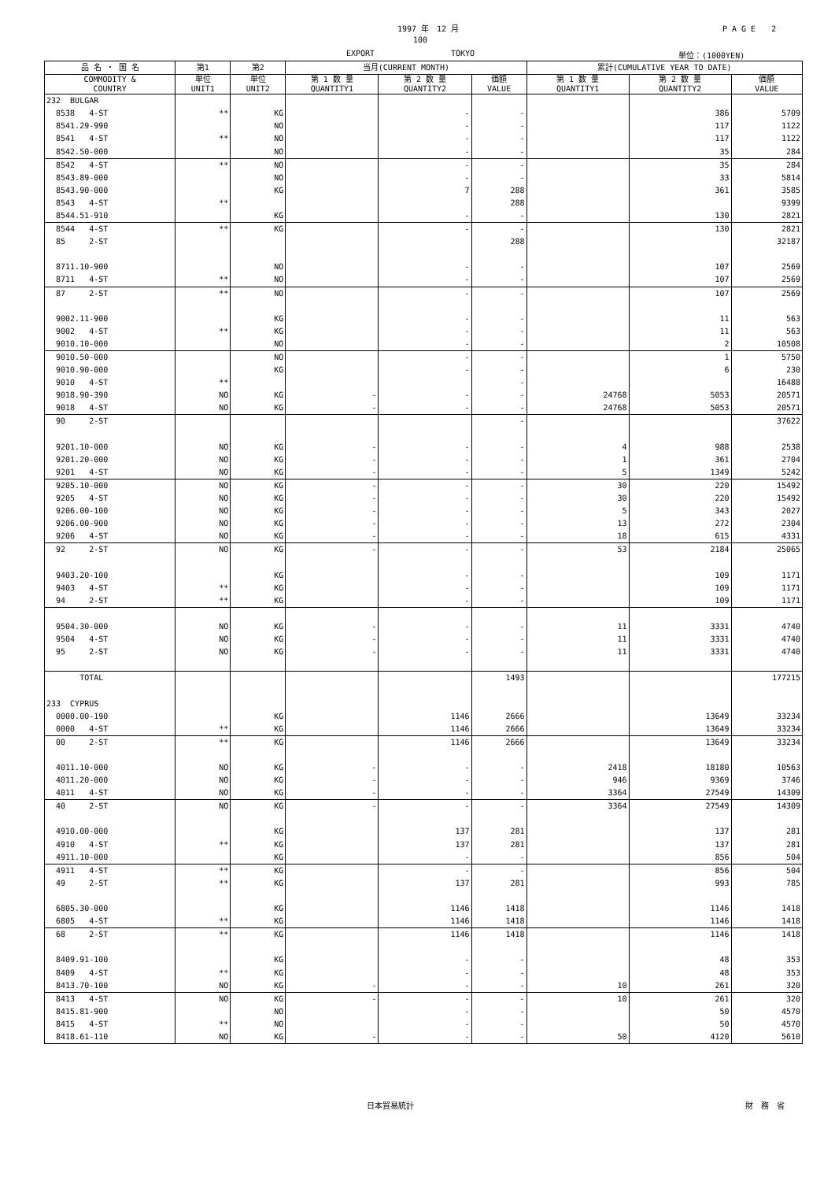1997 年　12 月 P A G E　　2
100
EXPORT TOKYO 単位：(1000YEN)
| 品 名 ・ 国 名 | 第1 | 第2 | 当月(CURRENT MONTH) | | | 累計(CUMULATIVE YEAR TO DATE) | | |
| --- | --- | --- | --- | --- | --- | --- | --- | --- |
| COMMODITY & COUNTRY | 単位 UNIT1 | 単位 UNIT2 | 第 1 数 量 QUANTITY1 | 第 2 数 量 QUANTITY2 | 価額 VALUE | 第 1 数 量 QUANTITY1 | 第 2 数 量 QUANTITY2 | 価額 VALUE |
| 232 BULGAR | | | | | | | | |
| 8538 4-ST | ** | KG | | - | - | | 386 | 5709 |
| 8541.29-990 | | NO | | - | - | | 117 | 1122 |
| 8541 4-ST | ** | NO | | - | - | | 117 | 1122 |
| 8542.50-000 | | NO | | - | - | | 35 | 284 |
| 8542 4-ST | ** | NO | | - | - | | 35 | 284 |
| 8543.89-000 | | NO | | - | - | | 33 | 5814 |
| 8543.90-000 | | KG | | 7 | 288 | | 361 | 3585 |
| 8543 4-ST | ** | | | | 288 | | | 9399 |
| 8544.51-910 | | KG | | - | - | | 130 | 2821 |
| 8544 4-ST | ** | KG | | - | - | | 130 | 2821 |
| 85 2-ST | | | | | 288 | | | 32187 |
| 8711.10-900 | | NO | | - | - | | 107 | 2569 |
| 8711 4-ST | ** | NO | | - | - | | 107 | 2569 |
| 87 2-ST | ** | NO | | - | - | | 107 | 2569 |
| 9002.11-900 | | KG | | - | - | | 11 | 563 |
| 9002 4-ST | ** | KG | | - | - | | 11 | 563 |
| 9010.10-000 | | NO | | - | - | | 2 | 10508 |
| 9010.50-000 | | NO | | - | - | | 1 | 5750 |
| 9010.90-000 | | KG | | - | - | | 6 | 230 |
| 9010 4-ST | ** | | | | - | | | 16488 |
| 9018.90-390 | NO | KG | - | - | - | 24768 | 5053 | 20571 |
| 9018 4-ST | NO | KG | - | - | - | 24768 | 5053 | 20571 |
| 90 2-ST | | | | | - | | | 37622 |
| 9201.10-000 | NO | KG | - | - | - | 4 | 988 | 2538 |
| 9201.20-000 | NO | KG | - | - | - | 1 | 361 | 2704 |
| 9201 4-ST | NO | KG | - | - | - | 5 | 1349 | 5242 |
| 9205.10-000 | NO | KG | - | - | - | 30 | 220 | 15492 |
| 9205 4-ST | NO | KG | - | - | - | 30 | 220 | 15492 |
| 9206.00-100 | NO | KG | - | - | - | 5 | 343 | 2027 |
| 9206.00-900 | NO | KG | - | - | - | 13 | 272 | 2304 |
| 9206 4-ST | NO | KG | - | - | - | 18 | 615 | 4331 |
| 92 2-ST | NO | KG | - | - | - | 53 | 2184 | 25065 |
| 9403.20-100 | | KG | | - | - | | 109 | 1171 |
| 9403 4-ST | ** | KG | | - | - | | 109 | 1171 |
| 94 2-ST | ** | KG | | - | - | | 109 | 1171 |
| 9504.30-000 | NO | KG | - | - | - | 11 | 3331 | 4740 |
| 9504 4-ST | NO | KG | - | - | - | 11 | 3331 | 4740 |
| 95 2-ST | NO | KG | - | - | - | 11 | 3331 | 4740 |
| TOTAL | | | | | 1493 | | | 177215 |
| 233 CYPRUS | | | | | | | | |
| 0000.00-190 | | KG | | 1146 | 2666 | | 13649 | 33234 |
| 0000 4-ST | ** | KG | | 1146 | 2666 | | 13649 | 33234 |
| 00 2-ST | ** | KG | | 1146 | 2666 | | 13649 | 33234 |
| 4011.10-000 | NO | KG | - | - | - | 2418 | 18180 | 10563 |
| 4011.20-000 | NO | KG | - | - | - | 946 | 9369 | 3746 |
| 4011 4-ST | NO | KG | - | - | - | 3364 | 27549 | 14309 |
| 40 2-ST | NO | KG | - | - | - | 3364 | 27549 | 14309 |
| 4910.00-000 | | KG | | 137 | 281 | | 137 | 281 |
| 4910 4-ST | ** | KG | | 137 | 281 | | 137 | 281 |
| 4911.10-000 | | KG | | - | - | | 856 | 504 |
| 4911 4-ST | ** | KG | | - | - | | 856 | 504 |
| 49 2-ST | ** | KG | | 137 | 281 | | 993 | 785 |
| 6805.30-000 | | KG | | 1146 | 1418 | | 1146 | 1418 |
| 6805 4-ST | ** | KG | | 1146 | 1418 | | 1146 | 1418 |
| 68 2-ST | ** | KG | | 1146 | 1418 | | 1146 | 1418 |
| 8409.91-100 | | KG | | - | - | | 48 | 353 |
| 8409 4-ST | ** | KG | | - | - | | 48 | 353 |
| 8413.70-100 | NO | KG | - | - | - | 10 | 261 | 320 |
| 8413 4-ST | NO | KG | - | - | - | 10 | 261 | 320 |
| 8415.81-900 | | NO | | - | - | | 50 | 4570 |
| 8415 4-ST | ** | NO | | - | - | | 50 | 4570 |
| 8418.61-110 | NO | KG | - | - | - | 50 | 4120 | 5610 |
日本貿易統計 財　務　省